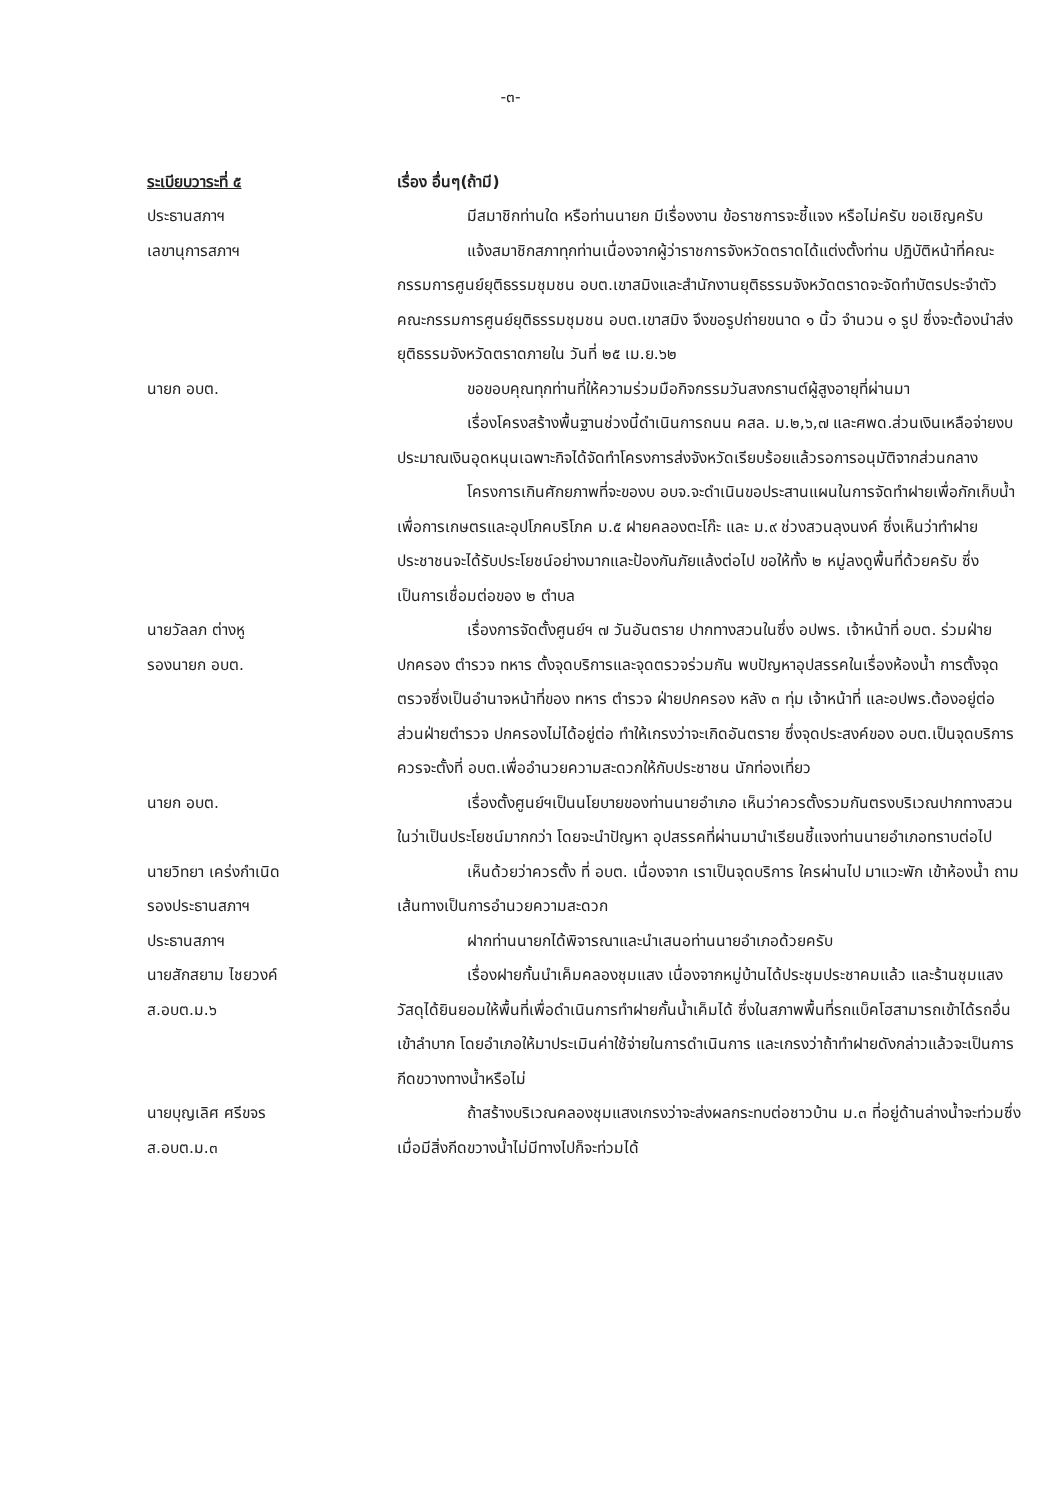-๓-
ระเบียบวาระที่ ๕ เรื่อง อื่นๆ(ถ้ามี)
ประธานสภาฯ มีสมาชิกท่านใด หรือท่านนายก มีเรื่องงาน ข้อราชการจะชี้แจง หรือไม่ครับ ขอเชิญครับ
เลขานุการสภาฯ แจ้งสมาชิกสภาทุกท่านเนื่องจากผู้ว่าราชการจังหวัดตราดได้แต่งตั้งท่าน ปฏิบัติหน้าที่คณะกรรมการศูนย์ยุติธรรมชุมชน อบต.เขาสมิงและสำนักงานยุติธรรมจังหวัดตราดจะจัดทำบัตรประจำตัวคณะกรรมการศูนย์ยุติธรรมชุมชน อบต.เขาสมิง จึงขอรูปถ่ายขนาด ๑ นิ้ว จำนวน ๑ รูป ซึ่งจะต้องนำส่งยุติธรรมจังหวัดตราดภายใน วันที่ ๒๕ เม.ย.๖๒
นายก อบต. ขอขอบคุณทุกท่านที่ให้ความร่วมมือกิจกรรมวันสงกรานต์ผู้สูงอายุที่ผ่านมา
เรื่องโครงสร้างพื้นฐานช่วงนี้ดำเนินการถนน คสล. ม.๒,๖,๗ และศพด.ส่วนเงินเหลือจ่ายงบประมาณเงินอุดหนุนเฉพาะกิจได้จัดทำโครงการส่งจังหวัดเรียบร้อยแล้วรอการอนุมัติจากส่วนกลาง
โครงการเกินศักยภาพที่จะของบ อบจ.จะดำเนินขอประสานแผนในการจัดทำฝายเพื่อกักเก็บน้ำเพื่อการเกษตรและอุปโภคบริโภค ม.๕ ฝายคลองตะโก๊ะ และ ม.๙ ช่วงสวนลุงนงค์ ซึ่งเห็นว่าทำฝายประชาชนจะได้รับประโยชน์อย่างมากและป้องกันภัยแล้งต่อไป ขอให้ทั้ง ๒ หมู่ลงดูพื้นที่ด้วยครับ ซึ่งเป็นการเชื่อมต่อของ ๒ ตำบล
นายวัลลภ ต่างหู
รองนายก อบต.
เรื่องการจัดตั้งศูนย์ฯ ๗ วันอันตราย ปากทางสวนในซึ่ง อปพร. เจ้าหน้าที่ อบต. ร่วมฝ่ายปกครอง ตำรวจ ทหาร ตั้งจุดบริการและจุดตรวจร่วมกัน พบปัญหาอุปสรรคในเรื่องห้องน้ำ การตั้งจุดตรวจซึ่งเป็นอำนาจหน้าที่ของ ทหาร ตำรวจ ฝ่ายปกครอง หลัง ๓ ทุ่ม เจ้าหน้าที่ และอปพร.ต้องอยู่ต่อ ส่วนฝ่ายตำรวจ ปกครองไม่ได้อยู่ต่อ ทำให้เกรงว่าจะเกิดอันตราย ซึ่งจุดประสงค์ของ อบต.เป็นจุดบริการควรจะตั้งที่ อบต.เพื่ออำนวยความสะดวกให้กับประชาชน นักท่องเที่ยว
นายก อบต. เรื่องตั้งศูนย์ฯเป็นนโยบายของท่านนายอำเภอ เห็นว่าควรตั้งรวมกันตรงบริเวณปากทางสวนในว่าเป็นประโยชน์มากกว่า โดยจะนำปัญหา อุปสรรคที่ผ่านมานำเรียนชี้แจงท่านนายอำเภอทราบต่อไป
นายวิทยา เคร่งกำเนิด
รองประธานสภาฯ
เห็นด้วยว่าควรตั้ง ที่ อบต. เนื่องจาก เราเป็นจุดบริการ ใครผ่านไป มาแวะพัก เข้าห้องน้ำ ถามเส้นทางเป็นการอำนวยความสะดวก
ประธานสภาฯ ฝากท่านนายกได้พิจารณาและนำเสนอท่านนายอำเภอด้วยครับ
นายสักสยาม ไชยวงค์
ส.อบต.ม.๖
เรื่องฝายกั้นนำเค็มคลองชุมแสง เนื่องจากหมู่บ้านได้ประชุมประชาคมแล้ว และร้านชุมแสงวัสดุได้ยินยอมให้พื้นที่เพื่อดำเนินการทำฝายกั้นน้ำเค็มได้ ซึ่งในสภาพพื้นที่รถแบ็คโฮสามารถเข้าได้รถอื่นเข้าลำบาก โดยอำเภอให้มาประเมินค่าใช้จ่ายในการดำเนินการ และเกรงว่าถ้าทำฝายดังกล่าวแล้วจะเป็นการกีดขวางทางน้ำหรือไม่
นายบุญเลิศ ศรีขจร
ส.อบต.ม.๓
ถ้าสร้างบริเวณคลองชุมแสงเกรงว่าจะส่งผลกระทบต่อชาวบ้าน ม.๓ ที่อยู่ด้านล่างน้ำจะท่วมซึ่งเมื่อมีสิ่งกีดขวางน้ำไม่มีทางไปก็จะท่วมได้